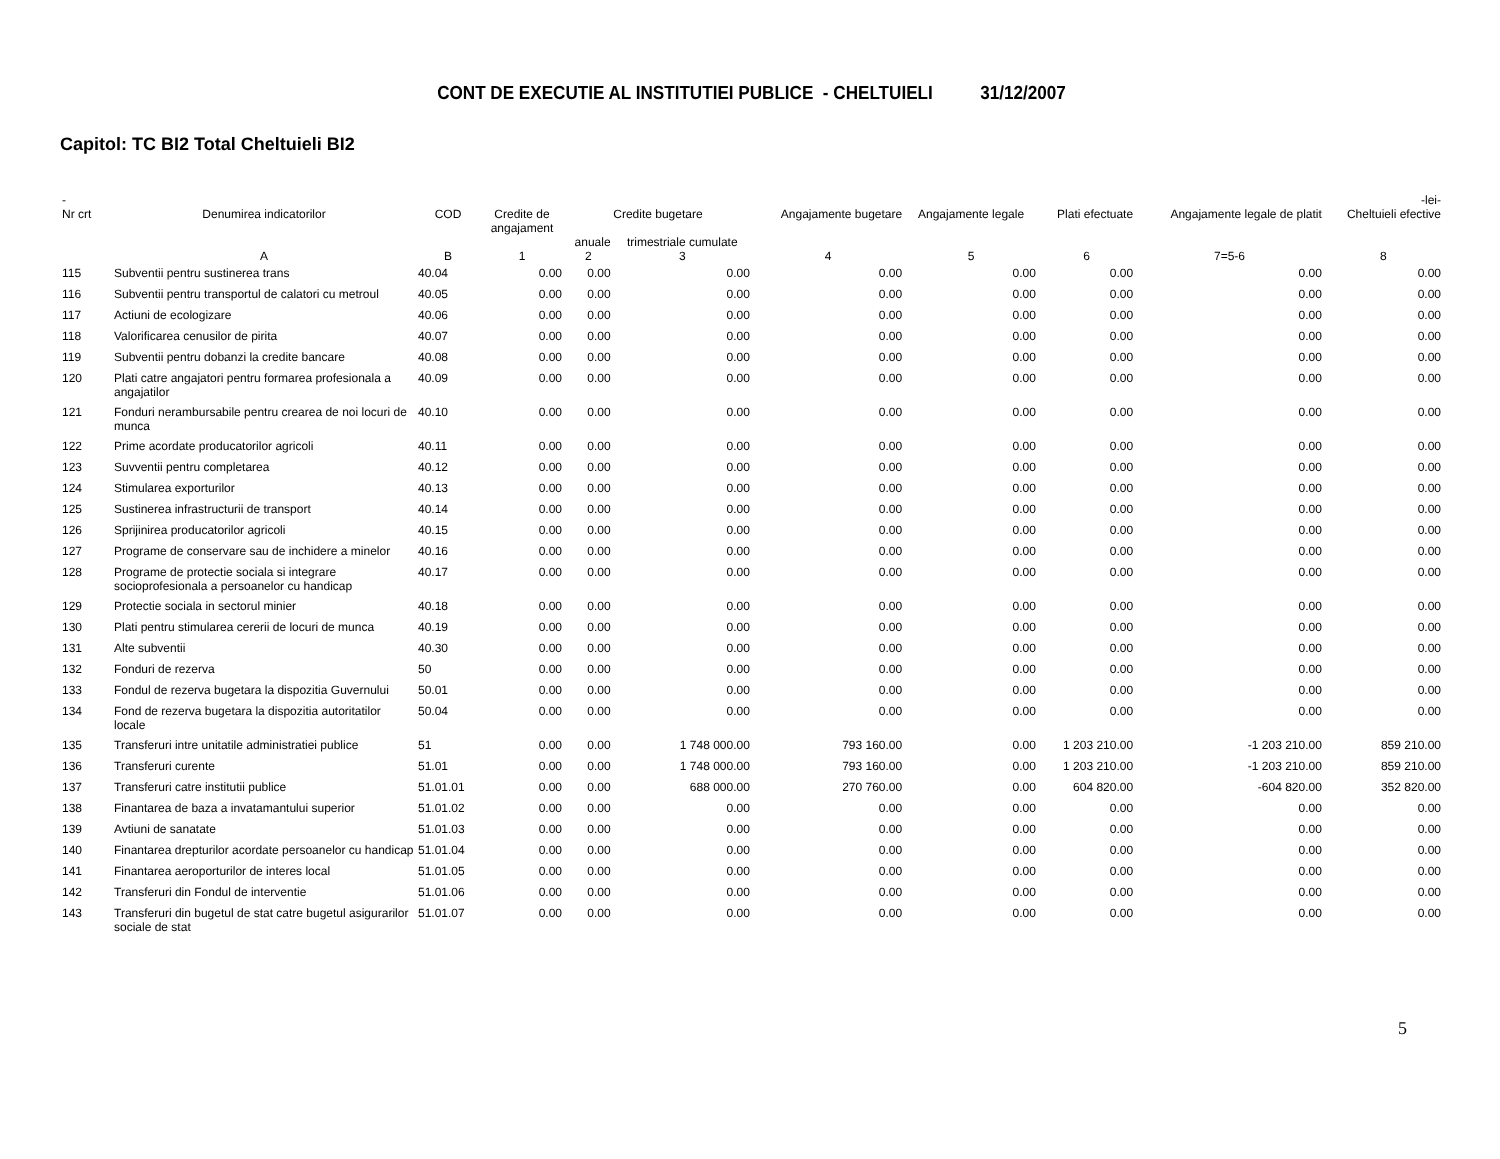CONT DE EXECUTIE AL INSTITUTIEI PUBLICE - CHELTUIELI 31/12/2007
Capitol: TC BI2 Total Cheltuieli BI2
| - | | | | | | | | | | | -lei- |
| --- | --- | --- | --- | --- | --- | --- | --- | --- | --- | --- | --- |
| Nr crt | Denumirea indicatorilor | COD | Credite de angajament | Credite bugetare | | Angajamente bugetare | Angajamente legale | Plati efectuate | Angajamente legale de platit | Cheltuieli efective | |
| | | | | anuale | trimestriale cumulate | | | | | | |
| | A | B | 1 | 2 | 3 | 4 | 5 | 6 | 7=5-6 | 8 | |
| 115 | Subventii pentru sustinerea trans | 40.04 | 0.00 | 0.00 | 0.00 | 0.00 | 0.00 | 0.00 | 0.00 | 0.00 | |
| 116 | Subventii pentru transportul de calatori cu metroul | 40.05 | 0.00 | 0.00 | 0.00 | 0.00 | 0.00 | 0.00 | 0.00 | 0.00 | |
| 117 | Actiuni de ecologizare | 40.06 | 0.00 | 0.00 | 0.00 | 0.00 | 0.00 | 0.00 | 0.00 | 0.00 | |
| 118 | Valorificarea cenusilor de pirita | 40.07 | 0.00 | 0.00 | 0.00 | 0.00 | 0.00 | 0.00 | 0.00 | 0.00 | |
| 119 | Subventii pentru dobanzi la credite bancare | 40.08 | 0.00 | 0.00 | 0.00 | 0.00 | 0.00 | 0.00 | 0.00 | 0.00 | |
| 120 | Plati catre angajatori pentru formarea profesionala a angajatilor | 40.09 | 0.00 | 0.00 | 0.00 | 0.00 | 0.00 | 0.00 | 0.00 | 0.00 | |
| 121 | Fonduri nerambursabile pentru crearea de noi locuri de munca | 40.10 | 0.00 | 0.00 | 0.00 | 0.00 | 0.00 | 0.00 | 0.00 | 0.00 | |
| 122 | Prime acordate producatorilor agricoli | 40.11 | 0.00 | 0.00 | 0.00 | 0.00 | 0.00 | 0.00 | 0.00 | 0.00 | |
| 123 | Suvventii pentru completarea | 40.12 | 0.00 | 0.00 | 0.00 | 0.00 | 0.00 | 0.00 | 0.00 | 0.00 | |
| 124 | Stimularea exporturilor | 40.13 | 0.00 | 0.00 | 0.00 | 0.00 | 0.00 | 0.00 | 0.00 | 0.00 | |
| 125 | Sustinerea infrastructurii de transport | 40.14 | 0.00 | 0.00 | 0.00 | 0.00 | 0.00 | 0.00 | 0.00 | 0.00 | |
| 126 | Sprijinirea producatorilor agricoli | 40.15 | 0.00 | 0.00 | 0.00 | 0.00 | 0.00 | 0.00 | 0.00 | 0.00 | |
| 127 | Programe de conservare sau de inchidere a minelor | 40.16 | 0.00 | 0.00 | 0.00 | 0.00 | 0.00 | 0.00 | 0.00 | 0.00 | |
| 128 | Programe de protectie sociala si integrare socioprofesionala a persoanelor cu handicap | 40.17 | 0.00 | 0.00 | 0.00 | 0.00 | 0.00 | 0.00 | 0.00 | 0.00 | |
| 129 | Protectie sociala in sectorul minier | 40.18 | 0.00 | 0.00 | 0.00 | 0.00 | 0.00 | 0.00 | 0.00 | 0.00 | |
| 130 | Plati pentru stimularea cererii de locuri de munca | 40.19 | 0.00 | 0.00 | 0.00 | 0.00 | 0.00 | 0.00 | 0.00 | 0.00 | |
| 131 | Alte subventii | 40.30 | 0.00 | 0.00 | 0.00 | 0.00 | 0.00 | 0.00 | 0.00 | 0.00 | |
| 132 | Fonduri de rezerva | 50 | 0.00 | 0.00 | 0.00 | 0.00 | 0.00 | 0.00 | 0.00 | 0.00 | |
| 133 | Fondul de rezerva bugetara la dispozitia Guvernului | 50.01 | 0.00 | 0.00 | 0.00 | 0.00 | 0.00 | 0.00 | 0.00 | 0.00 | |
| 134 | Fond de rezerva bugetara la dispozitia autoritatilor locale | 50.04 | 0.00 | 0.00 | 0.00 | 0.00 | 0.00 | 0.00 | 0.00 | 0.00 | |
| 135 | Transferuri intre unitatile administratiei publice | 51 | 0.00 | 0.00 | 1 748 000.00 | 793 160.00 | 0.00 | 1 203 210.00 | -1 203 210.00 | 859 210.00 | |
| 136 | Transferuri curente | 51.01 | 0.00 | 0.00 | 1 748 000.00 | 793 160.00 | 0.00 | 1 203 210.00 | -1 203 210.00 | 859 210.00 | |
| 137 | Transferuri catre institutii publice | 51.01.01 | 0.00 | 0.00 | 688 000.00 | 270 760.00 | 0.00 | 604 820.00 | -604 820.00 | 352 820.00 | |
| 138 | Finantarea de baza a invatamantului superior | 51.01.02 | 0.00 | 0.00 | 0.00 | 0.00 | 0.00 | 0.00 | 0.00 | 0.00 | |
| 139 | Avtiuni de sanatate | 51.01.03 | 0.00 | 0.00 | 0.00 | 0.00 | 0.00 | 0.00 | 0.00 | 0.00 | |
| 140 | Finantarea drepturilor acordate persoanelor cu handicap | 51.01.04 | 0.00 | 0.00 | 0.00 | 0.00 | 0.00 | 0.00 | 0.00 | 0.00 | |
| 141 | Finantarea aeroporturilor de interes local | 51.01.05 | 0.00 | 0.00 | 0.00 | 0.00 | 0.00 | 0.00 | 0.00 | 0.00 | |
| 142 | Transferuri din Fondul de interventie | 51.01.06 | 0.00 | 0.00 | 0.00 | 0.00 | 0.00 | 0.00 | 0.00 | 0.00 | |
| 143 | Transferuri din bugetul de stat catre bugetul asigurarilor sociale de stat | 51.01.07 | 0.00 | 0.00 | 0.00 | 0.00 | 0.00 | 0.00 | 0.00 | 0.00 | |
5